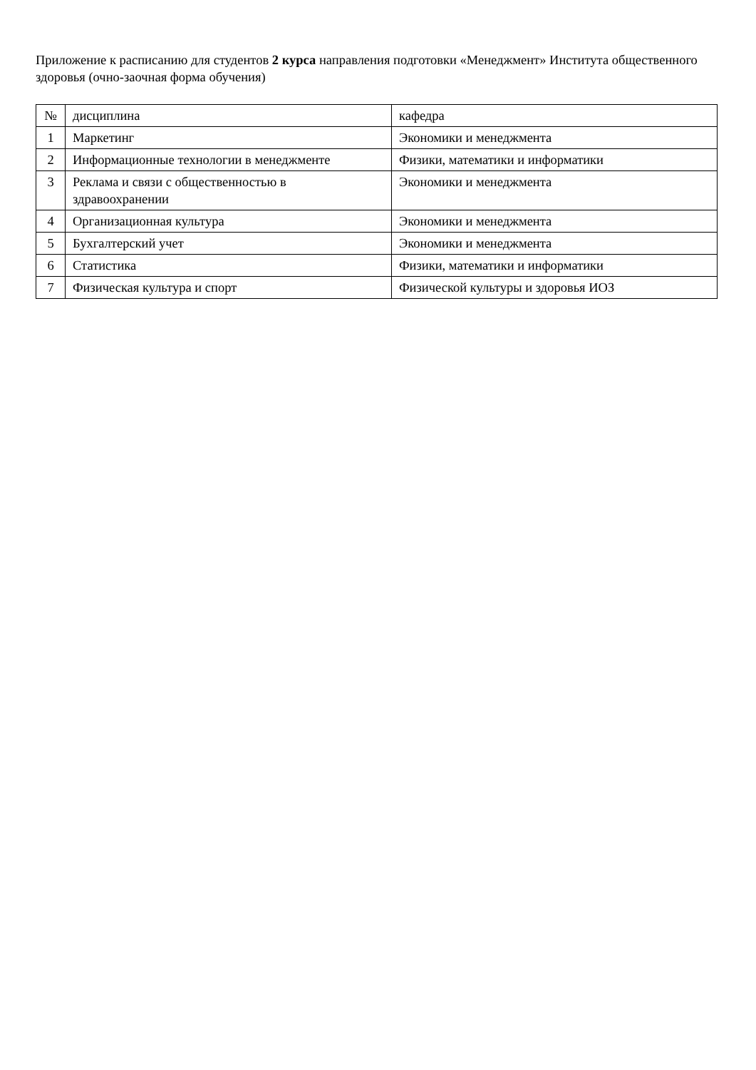Приложение к расписанию для студентов 2 курса направления подготовки «Менеджмент» Института общественного здоровья (очно-заочная форма обучения)
| № | дисциплина | кафедра |
| 1 | Маркетинг | Экономики и менеджмента |
| 2 | Информационные технологии в менеджменте | Физики, математики и информатики |
| 3 | Реклама и связи с общественностью в здравоохранении | Экономики и менеджмента |
| 4 | Организационная культура | Экономики и менеджмента |
| 5 | Бухгалтерский учет | Экономики и менеджмента |
| 6 | Статистика | Физики, математики и информатики |
| 7 | Физическая культура и спорт | Физической культуры и здоровья ИОЗ |